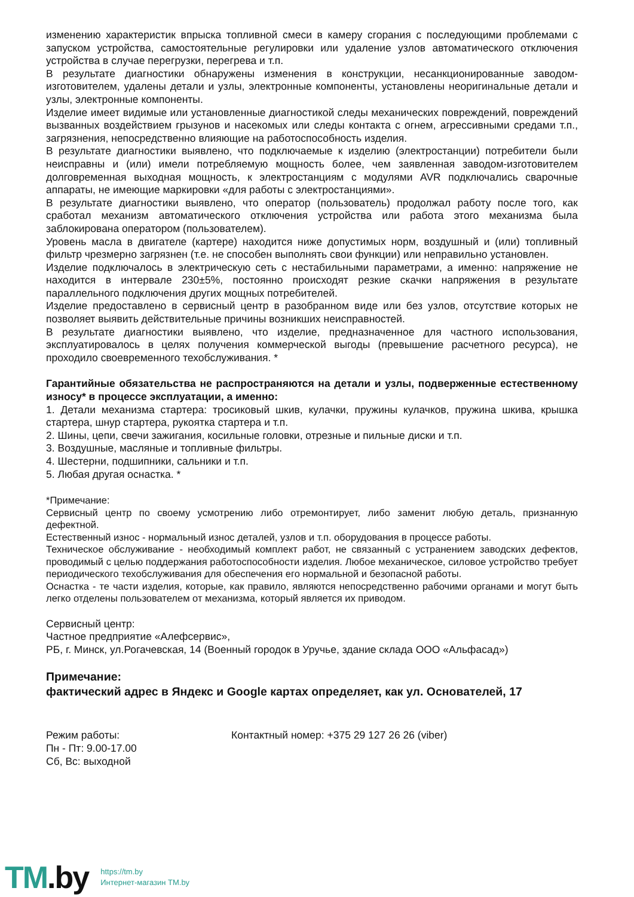изменению характеристик впрыска топливной смеси в камеру сгорания с последующими проблемами с запуском устройства, самостоятельные регулировки или удаление узлов автоматического отключения устройства в случае перегрузки, перегрева и т.п.
В результате диагностики обнаружены изменения в конструкции, несанкционированные заводом-изготовителем, удалены детали и узлы, электронные компоненты, установлены неоригинальные детали и узлы, электронные компоненты.
Изделие имеет видимые или установленные диагностикой следы механических повреждений, повреждений вызванных воздействием грызунов и насекомых или следы контакта с огнем, агрессивными средами т.п., загрязнения, непосредственно влияющие на работоспособность изделия.
В результате диагностики выявлено, что подключаемые к изделию (электростанции) потребители были неисправны и (или) имели потребляемую мощность более, чем заявленная заводом-изготовителем долговременная выходная мощность, к электростанциям с модулями AVR подключались сварочные аппараты, не имеющие маркировки «для работы с электростанциями».
В результате диагностики выявлено, что оператор (пользователь) продолжал работу после того, как сработал механизм автоматического отключения устройства или работа этого механизма была заблокирована оператором (пользователем).
Уровень масла в двигателе (картере) находится ниже допустимых норм, воздушный и (или) топливный фильтр чрезмерно загрязнен (т.е. не способен выполнять свои функции) или неправильно установлен.
Изделие подключалось в электрическую сеть с нестабильными параметрами, а именно: напряжение не находится в интервале 230±5%, постоянно происходят резкие скачки напряжения в результате параллельного подключения других мощных потребителей.
Изделие предоставлено в сервисный центр в разобранном виде или без узлов, отсутствие которых не позволяет выявить действительные причины возникших неисправностей.
В результате диагностики выявлено, что изделие, предназначенное для частного использования, эксплуатировалось в целях получения коммерческой выгоды (превышение расчетного ресурса), не проходило своевременного техобслуживания. *
Гарантийные обязательства не распространяются на детали и узлы, подверженные естественному износу* в процессе эксплуатации, а именно:
1. Детали механизма стартера: тросиковый шкив, кулачки, пружины кулачков, пружина шкива, крышка стартера, шнур стартера, рукоятка стартера и т.п.
2. Шины, цепи, свечи зажигания, косильные головки, отрезные и пильные диски и т.п.
3. Воздушные, масляные и топливные фильтры.
4. Шестерни, подшипники, сальники и т.п.
5. Любая другая оснастка. *
*Примечание:
Сервисный центр по своему усмотрению либо отремонтирует, либо заменит любую деталь, признанную дефектной.
Естественный износ - нормальный износ деталей, узлов и т.п. оборудования в процессе работы.
Техническое обслуживание - необходимый комплект работ, не связанный с устранением заводских дефектов, проводимый с целью поддержания работоспособности изделия. Любое механическое, силовое устройство требует периодического техобслуживания для обеспечения его нормальной и безопасной работы.
Оснастка - те части изделия, которые, как правило, являются непосредственно рабочими органами и могут быть легко отделены пользователем от механизма, который является их приводом.
Сервисный центр:
Частное предприятие «Алефсервис»,
РБ, г. Минск, ул.Рогачевская, 14 (Военный городок в Уручье, здание склада ООО «Альфасад»)
Примечание:
фактический адрес в Яндекс и Google картах определяет, как ул. Основателей, 17
Режим работы:
Пн - Пт: 9.00-17.00
Сб, Вс: выходной
Контактный номер: +375 29 127 26 26 (viber)
TM.by
https://tm.by
Интернет-магазин TM.by